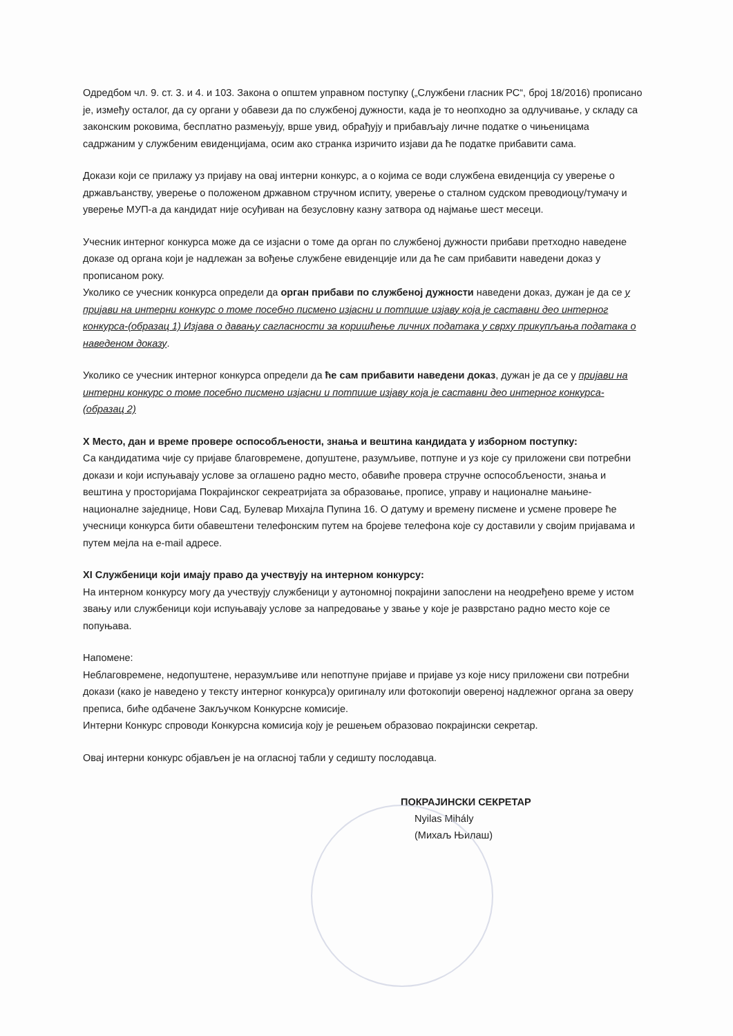Одредбом чл. 9. ст. 3. и 4. и 103. Закона о општем управном поступку („Службени гласник РС“, број 18/2016) прописано је, између осталог, да су органи у обавези да по службеној дужности, када је то неопходно за одлучивање, у складу са законским роковима, бесплатно размењују, врше увид, обрађују и прибављају личне податке о чињеницама садржаним у службеним евиденцијама, осим ако странка изричито изјави да ће податке прибавити сама.
Докази који се прилажу уз пријаву на овај интерни конкурс, а о којима се води службена евиденција су уверење о држављанству, уверење о положеном државном стручном испиту, уверење о сталном судском преводиоцу/тумачу и уверење МУП-а да кандидат није осуђиван на безусловну казну затвора од најмање шест месеци.
Учесник интерног конкурса може да се изјасни о томе да орган по службеној дужности прибави претходно наведене доказе од органа који је надлежан за вођење службене евиденције или да ће сам прибавити наведени доказ у прописаном року.
Уколико се учесник конкурса определи да орган прибави по службеној дужности наведени доказ, дужан је да се у пријави на интерни конкурс о томе посебно писмено изјасни и потпише изјаву која је саставни део интерног конкурса-(образац 1) Изјава о давању сагласности за коришћење личних података у сврху прикупљања података о наведеном доказу.
Уколико се учесник интерног конкурса определи да ће сам прибавити наведени доказ, дужан је да се у пријави на интерни конкурс о томе посебно писмено изјасни и потпише изјаву која је саставни део интерног конкурса-(образац 2)
X Место, дан и време провере оспособљености, знања и вештина кандидата у изборном поступку:
Са кандидатима чије су пријаве благовремене, допуштене, разумљиве, потпуне и уз које су приложени сви потребни докази и који испуњавају услове за оглашено радно место, обавиће провера стручне оспособљености, знања и вештина у просторијама Покрајинског секреатријата за образовање, прописе, управу и националне мањине-националне заједнице, Нови Сад, Булевар Михајла Пупина 16. О датуму и времену писмене и усмене провере ће учесници конкурса бити обавештени телефонским путем на бројеве телефона које су доставили у својим пријавама и путем мејла на e-mail адресе.
XI Службеници који имају право да учествују на интерном конкурсу:
На интерном конкурсу могу да учествују службеници у аутономној покрајини запослени на неодређено време у истом звању или службеници који испуњавају услове за напредовање у звање у које је разврстано радно место које се попуњава.
Напомене:
Неблаговремене, недопуштене, неразумљиве или непотпуне пријаве и пријаве уз које нису приложени сви потребни докази (како је наведено у тексту интерног конкурса)у оригиналу или фотокопији овереној надлежног органа за оверу преписа, биће одбачене Закључком Конкурсне комисије.
Интерни Конкурс спроводи Конкурсна комисија коју је решењем образовао покрајински секретар.
Овај интерни конкурс објављен је на огласној табли у седишту послодавца.
ПОКРАЈИНСКИ СЕКРЕТАР
Nyilas Mihály
(Михаљ Њилаш)